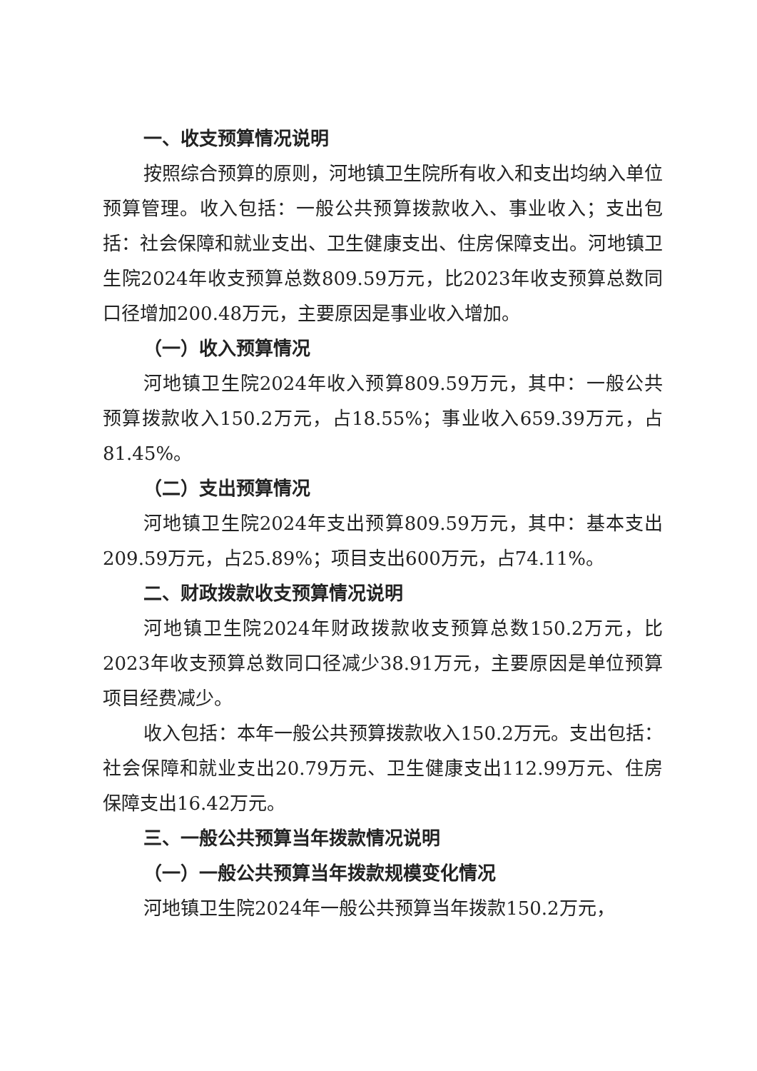一、收支预算情况说明
按照综合预算的原则，河地镇卫生院所有收入和支出均纳入单位预算管理。收入包括：一般公共预算拨款收入、事业收入；支出包括：社会保障和就业支出、卫生健康支出、住房保障支出。河地镇卫生院2024年收支预算总数809.59万元，比2023年收支预算总数同口径增加200.48万元，主要原因是事业收入增加。
（一）收入预算情况
河地镇卫生院2024年收入预算809.59万元，其中：一般公共预算拨款收入150.2万元，占18.55%；事业收入659.39万元，占81.45%。
（二）支出预算情况
河地镇卫生院2024年支出预算809.59万元，其中：基本支出209.59万元，占25.89%；项目支出600万元，占74.11%。
二、财政拨款收支预算情况说明
河地镇卫生院2024年财政拨款收支预算总数150.2万元，比2023年收支预算总数同口径减少38.91万元，主要原因是单位预算项目经费减少。
收入包括：本年一般公共预算拨款收入150.2万元。支出包括：社会保障和就业支出20.79万元、卫生健康支出112.99万元、住房保障支出16.42万元。
三、一般公共预算当年拨款情况说明
（一）一般公共预算当年拨款规模变化情况
河地镇卫生院2024年一般公共预算当年拨款150.2万元，